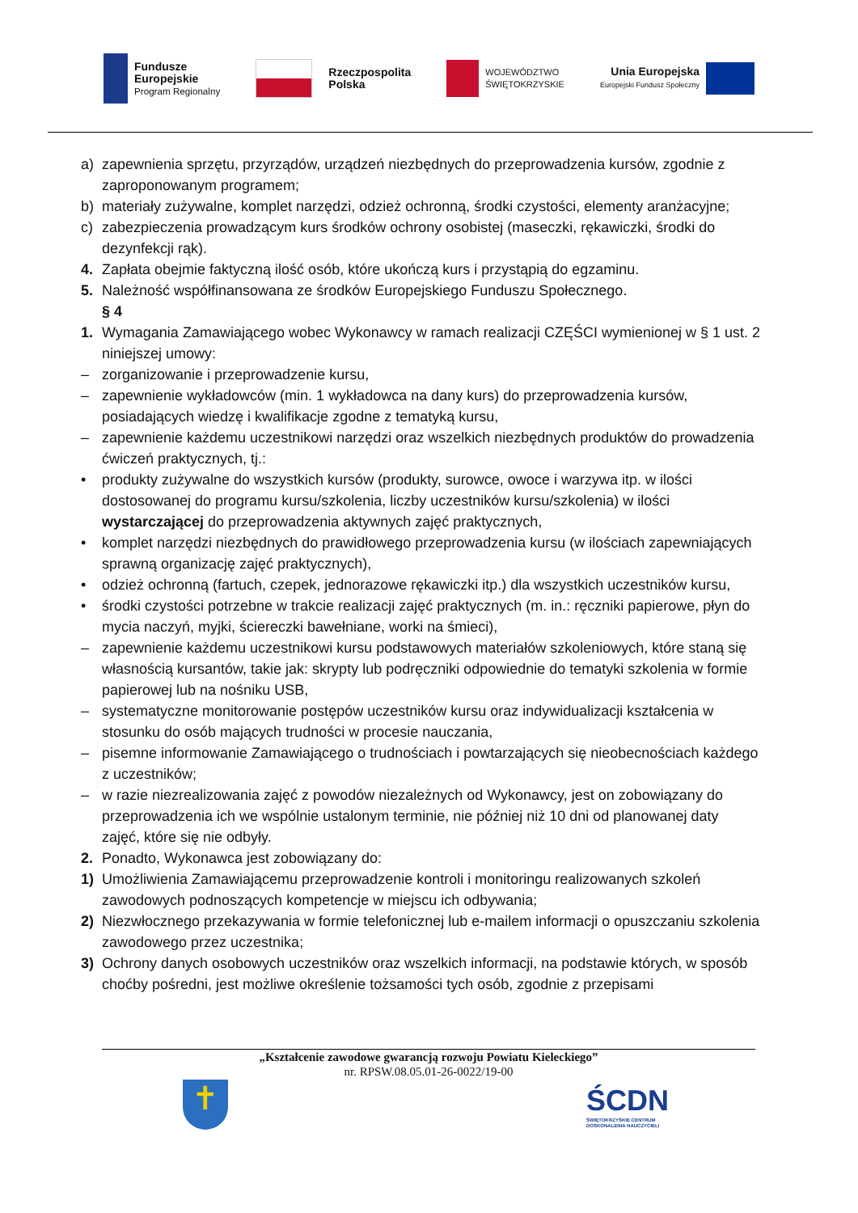Fundusze
Europejskie
Program Regionalny
Rzeczpospolita
Polska
WOJEWÓDZTWO
ŚWIĘTOKRZYSKIE
Unia Europejska
Europejski Fundusz Społeczny
a) zapewnienia sprzętu, przyrządów, urządzeń niezbędnych do przeprowadzenia kursów, zgodnie z zaproponowanym programem;
b) materiały zużywalne, komplet narzędzi, odzież ochronną, środki czystości, elementy aranżacyjne;
c) zabezpieczenia prowadzącym kurs środków ochrony osobistej (maseczki, rękawiczki, środki do dezynfekcji rąk).
4. Zapłata obejmie faktyczną ilość osób, które ukończą kurs i przystąpią do egzaminu.
5. Należność współfinansowana ze środków Europejskiego Funduszu Społecznego.
§ 4
1. Wymagania Zamawiającego wobec Wykonawcy w ramach realizacji CZĘŚCI wymienionej w § 1 ust. 2 niniejszej umowy:
– zorganizowanie i przeprowadzenie kursu,
– zapewnienie wykładowców (min. 1 wykładowca na dany kurs) do przeprowadzenia kursów, posiadających wiedzę i kwalifikacje zgodne z tematyką kursu,
– zapewnienie każdemu uczestnikowi narzędzi oraz wszelkich niezbędnych produktów do prowadzenia ćwiczeń praktycznych, tj.:
• produkty zużywalne do wszystkich kursów (produkty, surowce, owoce i warzywa itp. w ilości dostosowanej do programu kursu/szkolenia, liczby uczestników kursu/szkolenia) w ilości wystarczającej do przeprowadzenia aktywnych zajęć praktycznych,
• komplet narzędzi niezbędnych do prawidłowego przeprowadzenia kursu (w ilościach zapewniających sprawną organizację zajęć praktycznych),
• odzież ochronną (fartuch, czepek, jednorazowe rękawiczki itp.) dla wszystkich uczestników kursu,
• środki czystości potrzebne w trakcie realizacji zajęć praktycznych (m. in.: ręczniki papierowe, płyn do mycia naczyń, myjki, ściereczki bawełniane, worki na śmieci),
– zapewnienie każdemu uczestnikowi kursu podstawowych materiałów szkoleniowych, które staną się własnością kursantów, takie jak: skrypty lub podręczniki odpowiednie do tematyki szkolenia w formie papierowej lub na nośniku USB,
– systematyczne monitorowanie postępów uczestników kursu oraz indywidualizacji kształcenia w stosunku do osób mających trudności w procesie nauczania,
– pisemne informowanie Zamawiającego o trudnościach i powtarzających się nieobecnościach każdego z uczestników;
– w razie niezrealizowania zajęć z powodów niezależnych od Wykonawcy, jest on zobowiązany do przeprowadzenia ich we wspólnie ustalonym terminie, nie później niż 10 dni od planowanej daty zajęć, które się nie odbyły.
2. Ponadto, Wykonawca jest zobowiązany do:
1) Umożliwienia Zamawiającemu przeprowadzenie kontroli i monitoringu realizowanych szkoleń zawodowych podnoszących kompetencje w miejscu ich odbywania;
2) Niezwłocznego przekazywania w formie telefonicznej lub e-mailem informacji o opuszczaniu szkolenia zawodowego przez uczestnika;
3) Ochrony danych osobowych uczestników oraz wszelkich informacji, na podstawie których, w sposób choćby pośredni, jest możliwe określenie tożsamości tych osób, zgodnie z przepisami
„Kształcenie zawodowe gwarancją rozwoju Powiatu Kieleckiego”
nr. RPSW.08.05.01-26-0022/19-00
✝
ŚCDN
ŚWIĘTOKRZYSKIE CENTRUM
DOSKONALENIA NAUCZYCIELI